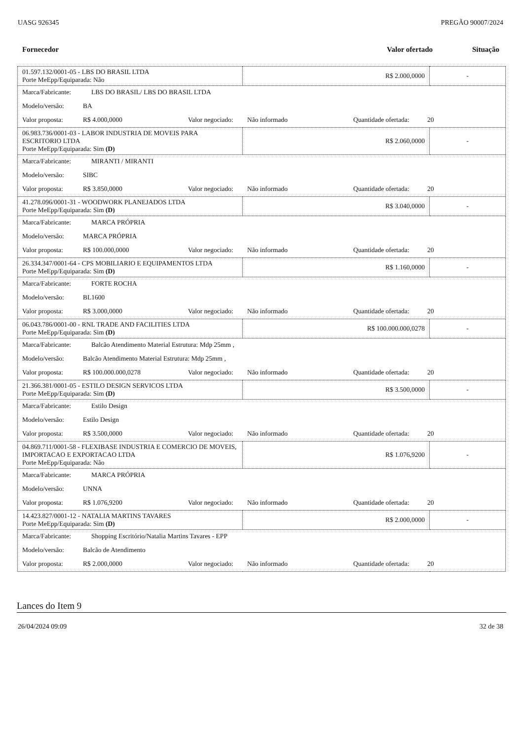UASG 926345 PREGÃO 90007/2024
Fornecedor Valor ofertado Situação
| 01.597.132/0001-05 - LBS DO BRASIL LTDA Porte MeEpp/Equiparada: Não | R$ 2.000,0000 | - |
| Marca/Fabricante: LBS DO BRASIL/ LBS DO BRASIL LTDA Modelo/versão: BA Valor proposta: R$ 4.000,0000 Valor negociado: Não informado Quantidade ofertada: 20 | | |
| 06.983.736/0001-03 - LABOR INDUSTRIA DE MOVEIS PARA ESCRITORIO LTDA Porte MeEpp/Equiparada: Sim (D) | R$ 2.060,0000 | - |
| Marca/Fabricante: MIRANTI / MIRANTI Modelo/versão: SIBC Valor proposta: R$ 3.850,0000 Valor negociado: Não informado Quantidade ofertada: 20 | | |
| 41.278.096/0001-31 - WOODWORK PLANEJADOS LTDA Porte MeEpp/Equiparada: Sim (D) | R$ 3.040,0000 | - |
| Marca/Fabricante: MARCA PRÓPRIA Modelo/versão: MARCA PRÓPRIA Valor proposta: R$ 100.000,0000 Valor negociado: Não informado Quantidade ofertada: 20 | | |
| 26.334.347/0001-64 - CPS MOBILIARIO E EQUIPAMENTOS LTDA Porte MeEpp/Equiparada: Sim (D) | R$ 1.160,0000 | - |
| Marca/Fabricante: FORTE ROCHA Modelo/versão: BL1600 Valor proposta: R$ 3.000,0000 Valor negociado: Não informado Quantidade ofertada: 20 | | |
| 06.043.786/0001-00 - RNL TRADE AND FACILITIES LTDA Porte MeEpp/Equiparada: Sim (D) | R$ 100.000.000,0278 | - |
| Marca/Fabricante: Balcão Atendimento Material Estrutura: Mdp 25mm , Modelo/versão: Balcão Atendimento Material Estrutura: Mdp 25mm , Valor proposta: R$ 100.000.000,0278 Valor negociado: Não informado Quantidade ofertada: 20 | | |
| 21.366.381/0001-05 - ESTILO DESIGN SERVICOS LTDA Porte MeEpp/Equiparada: Sim (D) | R$ 3.500,0000 | - |
| Marca/Fabricante: Estilo Design Modelo/versão: Estilo Design Valor proposta: R$ 3.500,0000 Valor negociado: Não informado Quantidade ofertada: 20 | | |
| 04.869.711/0001-58 - FLEXIBASE INDUSTRIA E COMERCIO DE MOVEIS, IMPORTACAO E EXPORTACAO LTDA Porte MeEpp/Equiparada: Não | R$ 1.076,9200 | - |
| Marca/Fabricante: MARCA PRÓPRIA Modelo/versão: UNNA Valor proposta: R$ 1.076,9200 Valor negociado: Não informado Quantidade ofertada: 20 | | |
| 14.423.827/0001-12 - NATALIA MARTINS TAVARES Porte MeEpp/Equiparada: Sim (D) | R$ 2.000,0000 | - |
| Marca/Fabricante: Shopping Escritório/Natalia Martins Tavares - EPP Modelo/versão: Balcão de Atendimento Valor proposta: R$ 2.000,0000 Valor negociado: Não informado Quantidade ofertada: 20 | | |
Lances do Item 9
26/04/2024 09:09 32 de 38